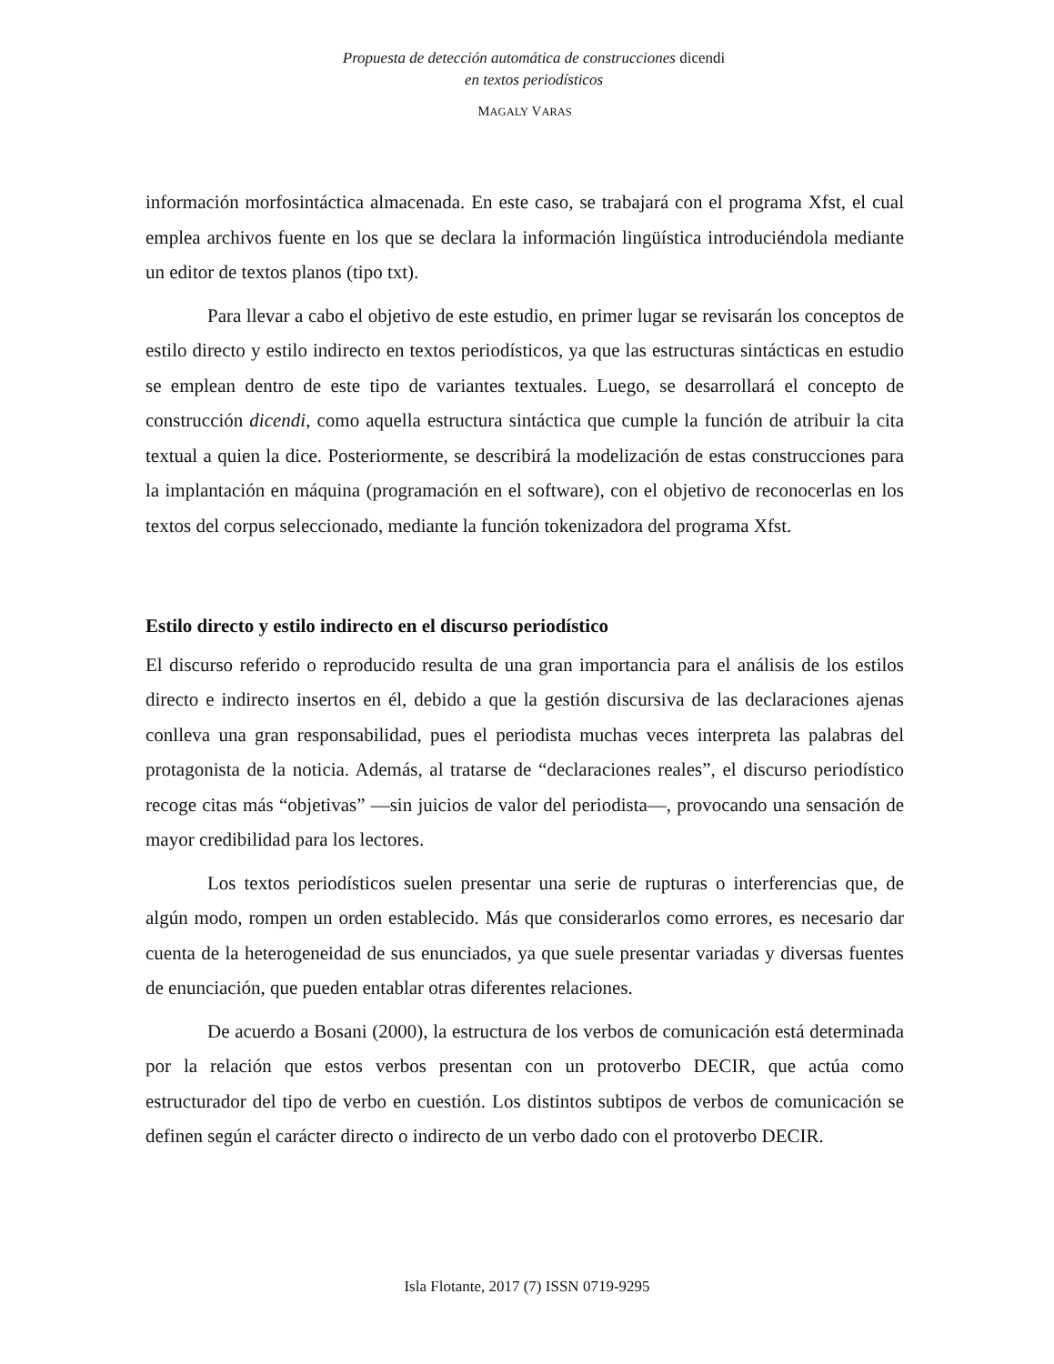Propuesta de detección automática de construcciones dicendi
en textos periodísticos
MAGALY VARAS
información morfosintáctica almacenada. En este caso, se trabajará con el programa Xfst, el cual emplea archivos fuente en los que se declara la información lingüística introduciéndola mediante un editor de textos planos (tipo txt).
Para llevar a cabo el objetivo de este estudio, en primer lugar se revisarán los conceptos de estilo directo y estilo indirecto en textos periodísticos, ya que las estructuras sintácticas en estudio se emplean dentro de este tipo de variantes textuales. Luego, se desarrollará el concepto de construcción dicendi, como aquella estructura sintáctica que cumple la función de atribuir la cita textual a quien la dice. Posteriormente, se describirá la modelización de estas construcciones para la implantación en máquina (programación en el software), con el objetivo de reconocerlas en los textos del corpus seleccionado, mediante la función tokenizadora del programa Xfst.
Estilo directo y estilo indirecto en el discurso periodístico
El discurso referido o reproducido resulta de una gran importancia para el análisis de los estilos directo e indirecto insertos en él, debido a que la gestión discursiva de las declaraciones ajenas conlleva una gran responsabilidad, pues el periodista muchas veces interpreta las palabras del protagonista de la noticia. Además, al tratarse de “declaraciones reales”, el discurso periodístico recoge citas más “objetivas” —sin juicios de valor del periodista—, provocando una sensación de mayor credibilidad para los lectores.
Los textos periodísticos suelen presentar una serie de rupturas o interferencias que, de algún modo, rompen un orden establecido. Más que considerarlos como errores, es necesario dar cuenta de la heterogeneidad de sus enunciados, ya que suele presentar variadas y diversas fuentes de enunciación, que pueden entablar otras diferentes relaciones.
De acuerdo a Bosani (2000), la estructura de los verbos de comunicación está determinada por la relación que estos verbos presentan con un protoverbo DECIR, que actúa como estructurador del tipo de verbo en cuestión. Los distintos subtipos de verbos de comunicación se definen según el carácter directo o indirecto de un verbo dado con el protoverbo DECIR.
Isla Flotante, 2017 (7) ISSN 0719-9295